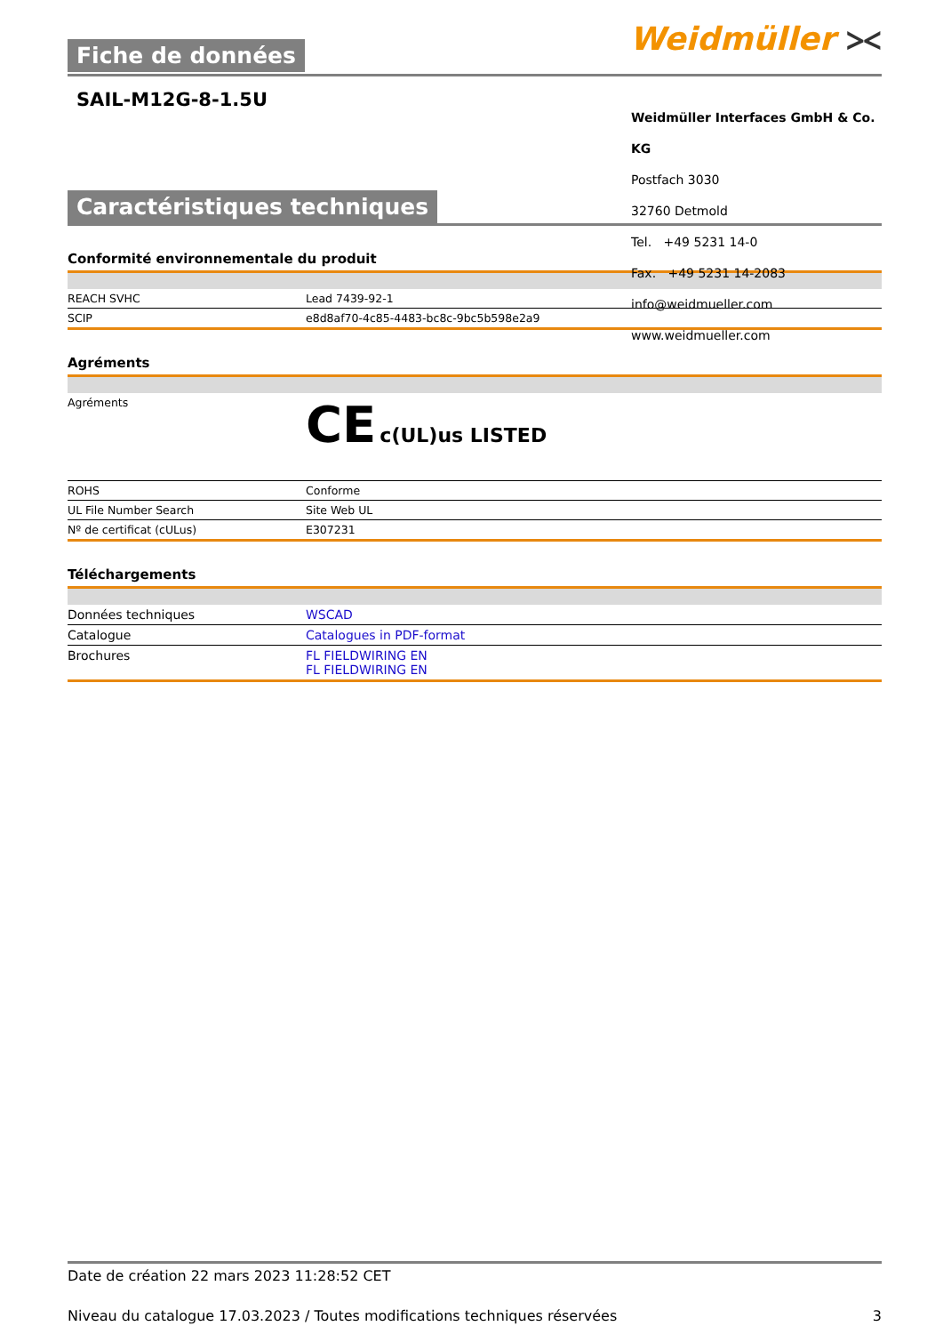Fiche de données Weidmüller ⪥
SAIL-M12G-8-1.5U
Weidmüller Interfaces GmbH & Co. KG
Postfach 3030
32760 Detmold
Tel. +49 5231 14-0
Fax. +49 5231 14-2083
info@weidmueller.com
www.weidmueller.com
Caractéristiques techniques
Conformité environnementale du produit
| REACH SVHC | Lead 7439-92-1 |
| SCIP | e8d8af70-4c85-4483-bc8c-9bc5b598e2a9 |
Agréments
| Agréments | CE c(UL)us LISTED |
| ROHS | Conforme |
| UL File Number Search | Site Web UL |
| Nº de certificat (cULus) | E307231 |
Téléchargements
| Données techniques | WSCAD |
| Catalogue | Catalogues in PDF-format |
| Brochures | FL FIELDWIRING EN FL FIELDWIRING EN |
Date de création 22 mars 2023 11:28:52 CET
Niveau du catalogue 17.03.2023 / Toutes modifications techniques réservées 3